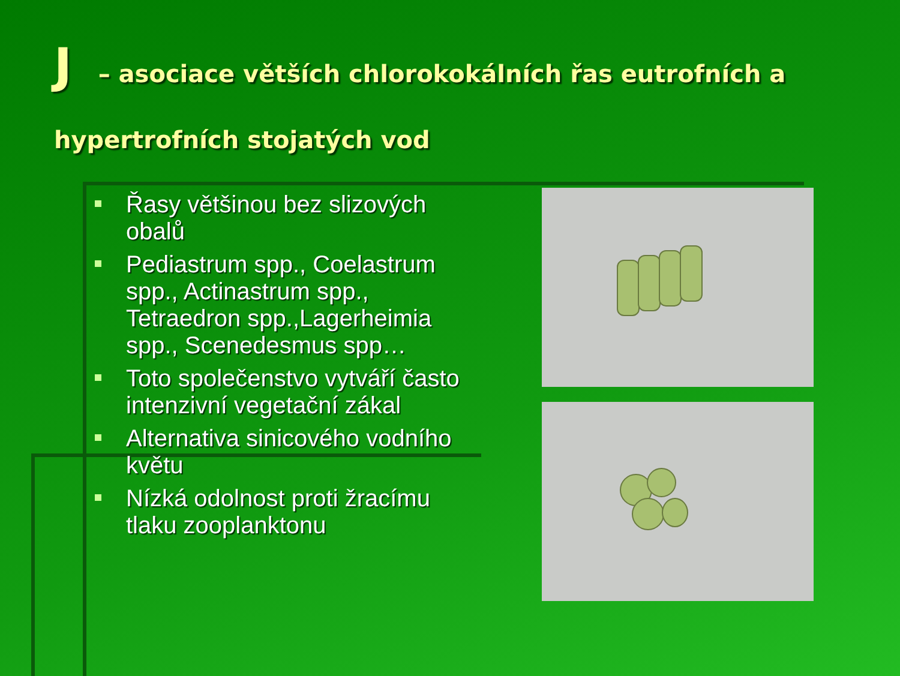J – asociace větších chlorokokálních řas eutrofních a hypertrofních stojatých vod
Řasy většinou bez slizových obalů
Pediastrum spp., Coelastrum spp., Actinastrum spp., Tetraedron spp.,Lagerheimia spp., Scenedesmus spp…
Toto společenstvo vytváří často intenzivní vegetační zákal
Alternativa sinicového vodního květu
Nízká odolnost proti žracímu tlaku zooplanktonu